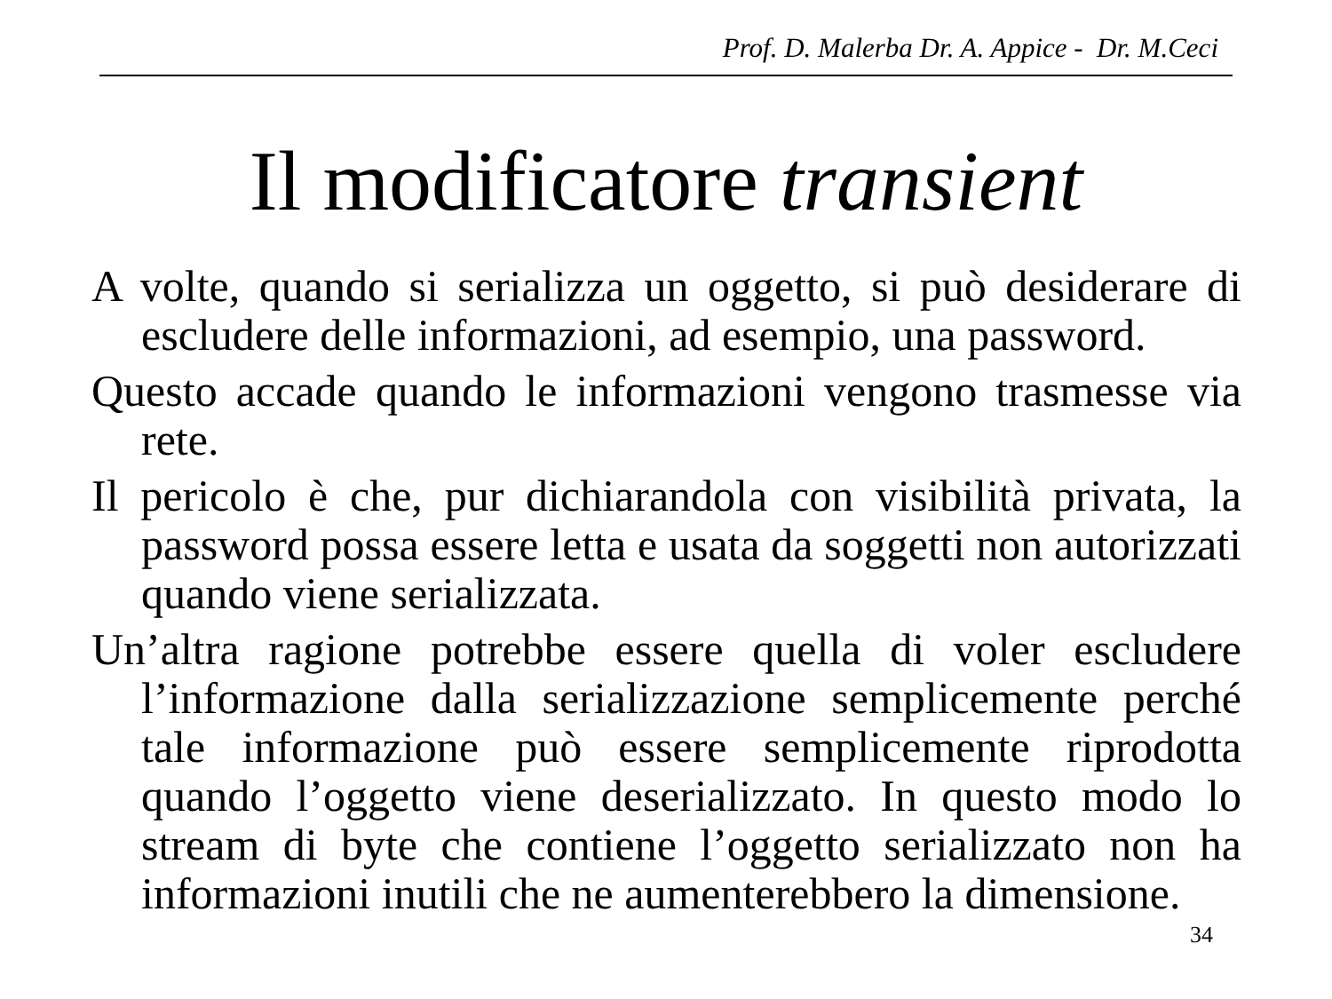Prof. D. Malerba Dr. A. Appice - Dr. M.Ceci
Il modificatore transient
A volte, quando si serializza un oggetto, si può desiderare di escludere delle informazioni, ad esempio, una password.
Questo accade quando le informazioni vengono trasmesse via rete.
Il pericolo è che, pur dichiarandola con visibilità privata, la password possa essere letta e usata da soggetti non autorizzati quando viene serializzata.
Un’altra ragione potrebbe essere quella di voler escludere l’informazione dalla serializzazione semplicemente perché tale informazione può essere semplicemente riprodotta quando l’oggetto viene deserializzato. In questo modo lo stream di byte che contiene l’oggetto serializzato non ha informazioni inutili che ne aumenterebbero la dimensione.
34